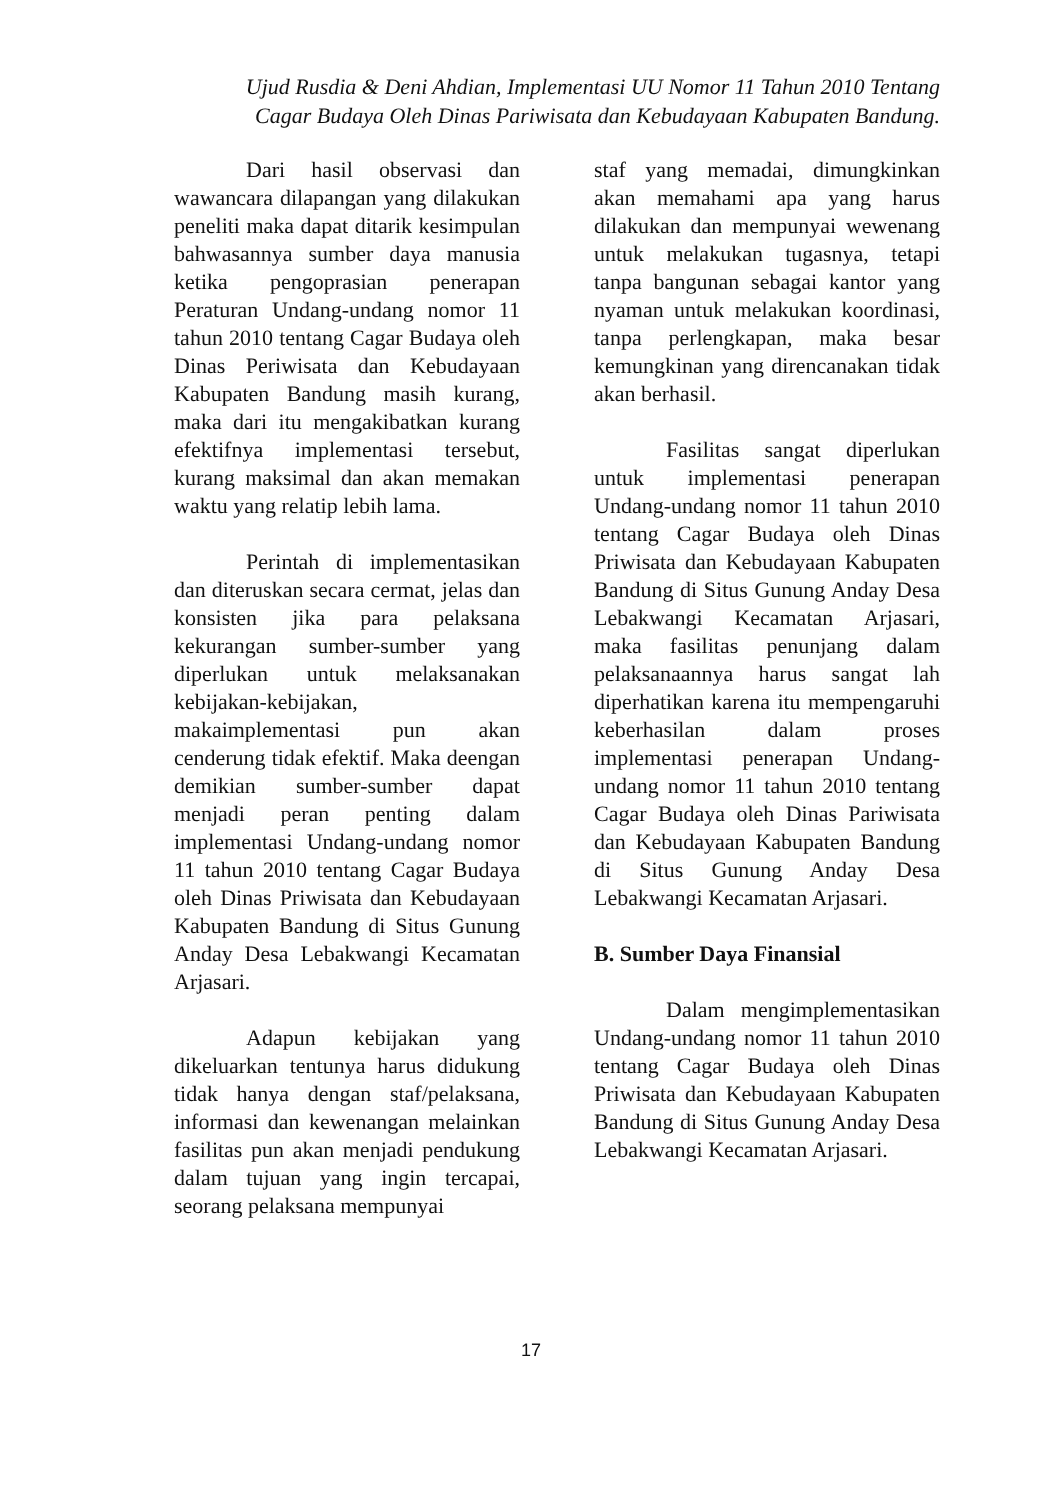Ujud Rusdia & Deni Ahdian, Implementasi UU Nomor 11 Tahun 2010 Tentang Cagar Budaya Oleh Dinas Pariwisata dan Kebudayaan Kabupaten Bandung.
Dari hasil observasi dan wawancara dilapangan yang dilakukan peneliti maka dapat ditarik kesimpulan bahwasannya sumber daya manusia ketika pengoprasian penerapan Peraturan Undang-undang nomor 11 tahun 2010 tentang Cagar Budaya oleh Dinas Periwisata dan Kebudayaan Kabupaten Bandung masih kurang, maka dari itu mengakibatkan kurang efektifnya implementasi tersebut, kurang maksimal dan akan memakan waktu yang relatip lebih lama.
Perintah di implementasikan dan diteruskan secara cermat, jelas dan konsisten jika para pelaksana kekurangan sumber-sumber yang diperlukan untuk melaksanakan kebijakan-kebijakan, makaimplementasi pun akan cenderung tidak efektif. Maka deengan demikian sumber-sumber dapat menjadi peran penting dalam implementasi Undang-undang nomor 11 tahun 2010 tentang Cagar Budaya oleh Dinas Priwisata dan Kebudayaan Kabupaten Bandung di Situs Gunung Anday Desa Lebakwangi Kecamatan Arjasari.
Adapun kebijakan yang dikeluarkan tentunya harus didukung tidak hanya dengan staf/pelaksana, informasi dan kewenangan melainkan fasilitas pun akan menjadi pendukung dalam tujuan yang ingin tercapai, seorang pelaksana mempunyai
staf yang memadai, dimungkinkan akan memahami apa yang harus dilakukan dan mempunyai wewenang untuk melakukan tugasnya, tetapi tanpa bangunan sebagai kantor yang nyaman untuk melakukan koordinasi, tanpa perlengkapan, maka besar kemungkinan yang direncanakan tidak akan berhasil.
Fasilitas sangat diperlukan untuk implementasi penerapan Undang-undang nomor 11 tahun 2010 tentang Cagar Budaya oleh Dinas Priwisata dan Kebudayaan Kabupaten Bandung di Situs Gunung Anday Desa Lebakwangi Kecamatan Arjasari, maka fasilitas penunjang dalam pelaksanaannya harus sangat lah diperhatikan karena itu mempengaruhi keberhasilan dalam proses implementasi penerapan Undang-undang nomor 11 tahun 2010 tentang Cagar Budaya oleh Dinas Pariwisata dan Kebudayaan Kabupaten Bandung di Situs Gunung Anday Desa Lebakwangi Kecamatan Arjasari.
B. Sumber Daya Finansial
Dalam mengimplementasikan Undang-undang nomor 11 tahun 2010 tentang Cagar Budaya oleh Dinas Priwisata dan Kebudayaan Kabupaten Bandung di Situs Gunung Anday Desa Lebakwangi Kecamatan Arjasari.
17